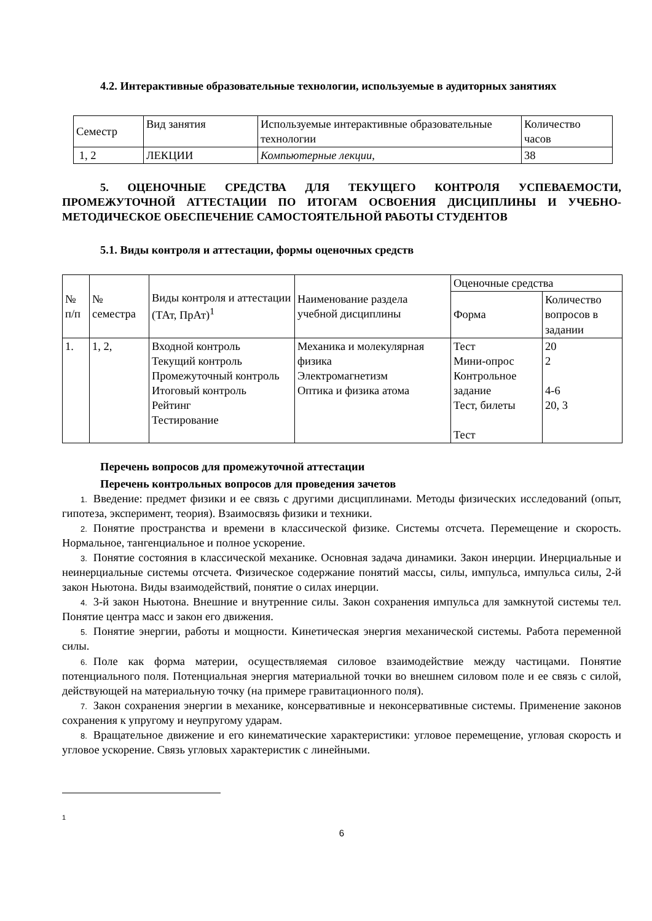4.2. Интерактивные образовательные технологии, используемые в аудиторных занятиях
| Семестр | Вид занятия | Используемые интерактивные образовательные технологии | Количество часов |
| 1, 2 | ЛЕКЦИИ | Компьютерные лекции, | 38 |
5. ОЦЕНОЧНЫЕ СРЕДСТВА ДЛЯ ТЕКУЩЕГО КОНТРОЛЯ УСПЕВАЕМОСТИ, ПРОМЕЖУТОЧНОЙ АТТЕСТАЦИИ ПО ИТОГАМ ОСВОЕНИЯ ДИСЦИПЛИНЫ И УЧЕБНО-МЕТОДИЧЕСКОЕ ОБЕСПЕЧЕНИЕ САМОСТОЯТЕЛЬНОЙ РАБОТЫ СТУДЕНТОВ
5.1. Виды контроля и аттестации, формы оценочных средств
| № п/п | № семестра | Виды контроля и аттестации (ТАт, ПрАт)<sup>1</sup> | Наименование раздела учебной дисциплины | Оценочные средства | |
| --- | --- | --- | --- | --- | --- |
| | | | | Форма | Количество вопросов в задании |
| 1. | 1, 2, | Входной контроль Текущий контроль Промежуточный контроль Итоговый контроль Рейтинг Тестирование | Механика и молекулярная физика Электромагнетизм Оптика и физика атома | Тест Мини-опрос Контрольное задание Тест, билеты Тест | 20 2 4-6 20, 3 |
Перечень вопросов для промежуточной аттестации
Перечень контрольных вопросов для проведения зачетов
1. Введение: предмет физики и ее связь с другими дисциплинами. Методы физических исследований (опыт, гипотеза, эксперимент, теория). Взаимосвязь физики и техники.
2. Понятие пространства и времени в классической физике. Системы отсчета. Перемещение и скорость. Нормальное, тангенциальное и полное ускорение.
3. Понятие состояния в классической механике. Основная задача динамики. Закон инерции. Инерциальные и неинерциальные системы отсчета. Физическое содержание понятий массы, силы, импульса, импульса силы, 2-й закон Ньютона. Виды взаимодействий, понятие о силах инерции.
4. 3-й закон Ньютона. Внешние и внутренние силы. Закон сохранения импульса для замкнутой системы тел. Понятие центра масс и закон его движения.
5. Понятие энергии, работы и мощности. Кинетическая энергия механической системы. Работа переменной силы.
6. Поле как форма материи, осуществляемая силовое взаимодействие между частицами. Понятие потенциального поля. Потенциальная энергия материальной точки во внешнем силовом поле и ее связь с силой, действующей на материальную точку (на примере гравитационного поля).
7. Закон сохранения энергии в механике, консервативные и неконсервативные системы. Применение законов сохранения к упругому и неупругому ударам.
8. Вращательное движение и его кинематические характеристики: угловое перемещение, угловая скорость и угловое ускорение. Связь угловых характеристик с линейными.
<sup>1</sup>
6